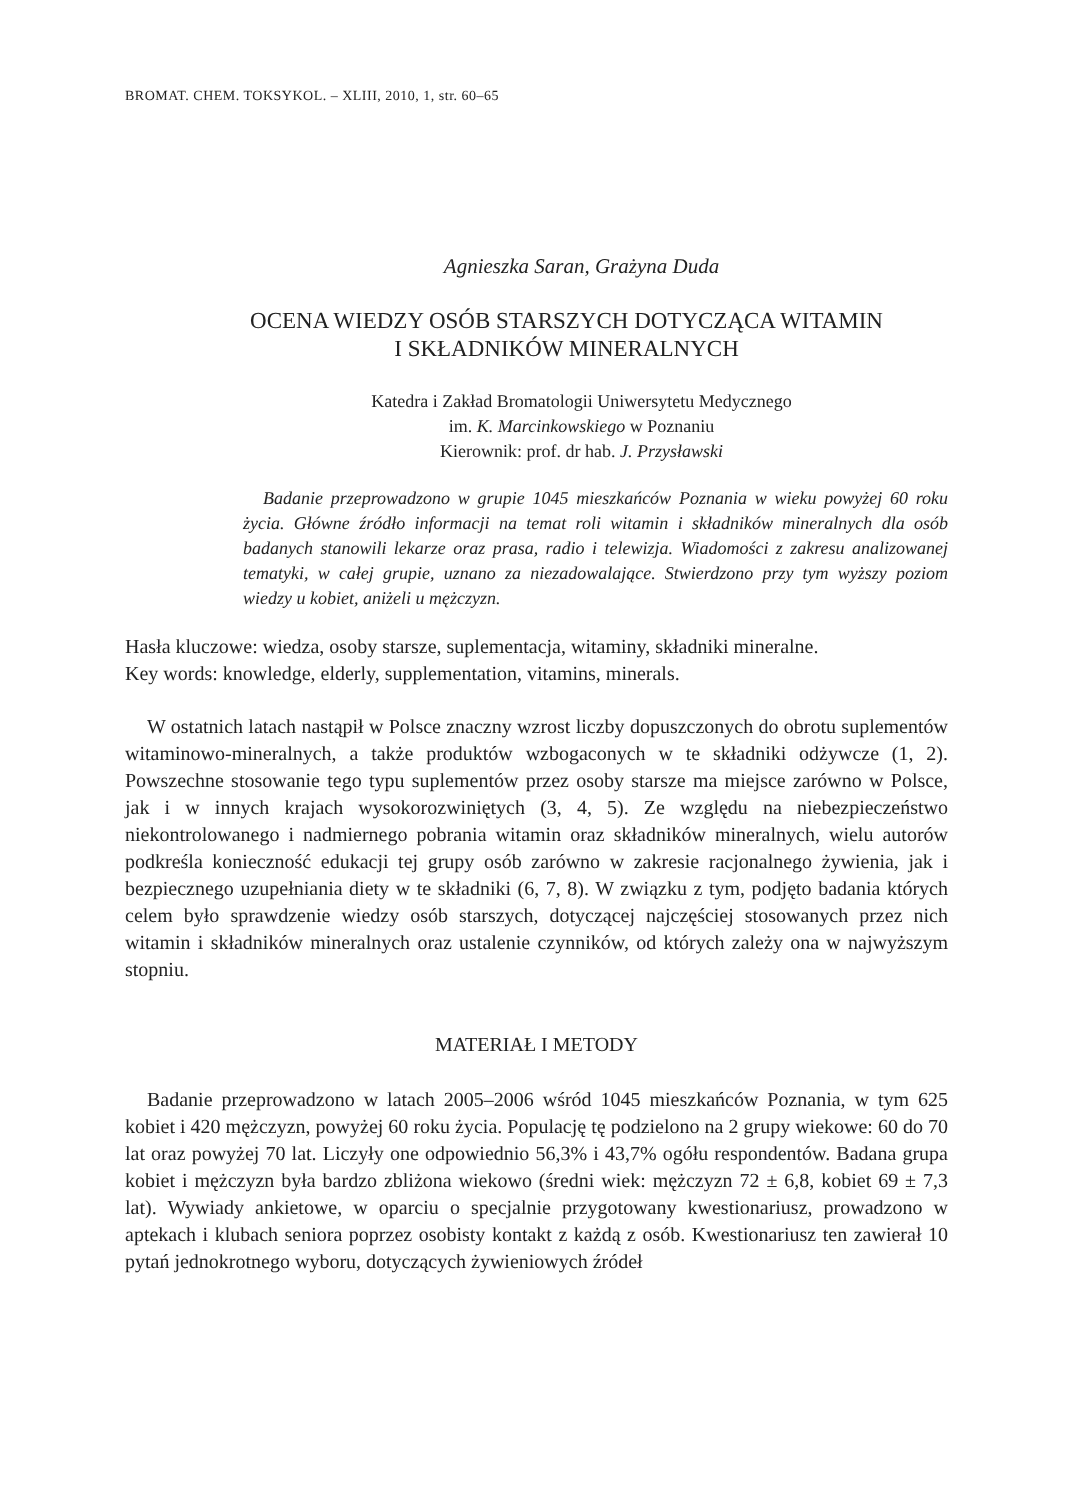BROMAT. CHEM. TOKSYKOL. – XLIII, 2010, 1, str. 60–65
Agnieszka Saran, Grażyna Duda
OCENA WIEDZY OSÓB STARSZYCH DOTYCZĄCA WITAMIN
I SKŁADNIKÓW MINERALNYCH
Katedra i Zakład Bromatologii Uniwersytetu Medycznego
im. K. Marcinkowskiego w Poznaniu
Kierownik: prof. dr hab. J. Przysławski
Badanie przeprowadzono w grupie 1045 mieszkańców Poznania w wieku powyżej 60 roku życia. Główne źródło informacji na temat roli witamin i składników mineralnych dla osób badanych stanowili lekarze oraz prasa, radio i telewizja. Wiadomości z zakresu analizowanej tematyki, w całej grupie, uznano za niezadowalające. Stwierdzono przy tym wyższy poziom wiedzy u kobiet, aniżeli u mężczyzn.
Hasła kluczowe: wiedza, osoby starsze, suplementacja, witaminy, składniki mineralne.
Key words: knowledge, elderly, supplementation, vitamins, minerals.
W ostatnich latach nastąpił w Polsce znaczny wzrost liczby dopuszczonych do obrotu suplementów witaminowo-mineralnych, a także produktów wzbogaconych w te składniki odżywcze (1, 2). Powszechne stosowanie tego typu suplementów przez osoby starsze ma miejsce zarówno w Polsce, jak i w innych krajach wysokorozwiniętych (3, 4, 5). Ze względu na niebezpieczeństwo niekontrolowanego i nadmiernego pobrania witamin oraz składników mineralnych, wielu autorów podkreśla konieczność edukacji tej grupy osób zarówno w zakresie racjonalnego żywienia, jak i bezpiecznego uzupełniania diety w te składniki (6, 7, 8). W związku z tym, podjęto badania których celem było sprawdzenie wiedzy osób starszych, dotyczącej najczęściej stosowanych przez nich witamin i składników mineralnych oraz ustalenie czynników, od których zależy ona w najwyższym stopniu.
MATERIAŁ I METODY
Badanie przeprowadzono w latach 2005–2006 wśród 1045 mieszkańców Poznania, w tym 625 kobiet i 420 mężczyzn, powyżej 60 roku życia. Populację tę podzielono na 2 grupy wiekowe: 60 do 70 lat oraz powyżej 70 lat. Liczyły one odpowiednio 56,3% i 43,7% ogółu respondentów. Badana grupa kobiet i mężczyzn była bardzo zbliżona wiekowo (średni wiek: mężczyzn 72 ± 6,8, kobiet 69 ± 7,3 lat). Wywiady ankietowe, w oparciu o specjalnie przygotowany kwestionariusz, prowadzono w aptekach i klubach seniora poprzez osobisty kontakt z każdą z osób. Kwestionariusz ten zawierał 10 pytań jednokrotnego wyboru, dotyczących żywieniowych źródeł